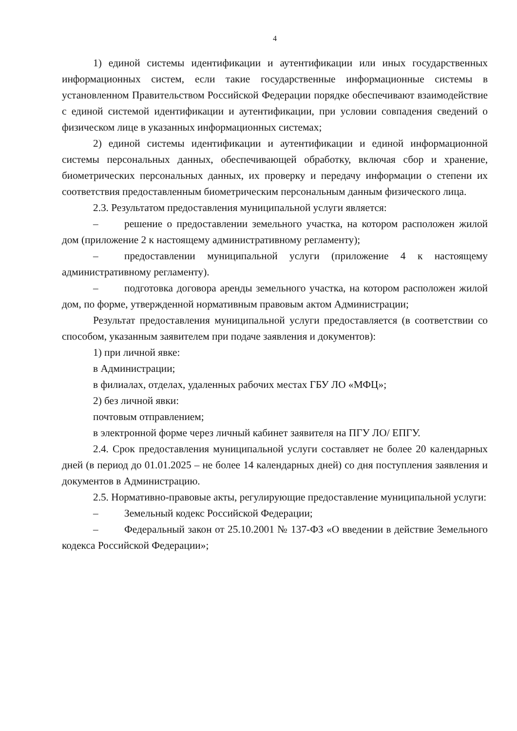4
1) единой системы идентификации и аутентификации или иных государственных информационных систем, если такие государственные информационные системы в установленном Правительством Российской Федерации порядке обеспечивают взаимодействие с единой системой идентификации и аутентификации, при условии совпадения сведений о физическом лице в указанных информационных системах;
2) единой системы идентификации и аутентификации и единой информационной системы персональных данных, обеспечивающей обработку, включая сбор и хранение, биометрических персональных данных, их проверку и передачу информации о степени их соответствия предоставленным биометрическим персональным данным физического лица.
2.3. Результатом предоставления муниципальной услуги является:
– решение о предоставлении земельного участка, на котором расположен жилой дом (приложение 2 к настоящему административному регламенту);
– предоставлении муниципальной услуги (приложение 4 к настоящему административному регламенту).
– подготовка договора аренды земельного участка, на котором расположен жилой дом, по форме, утвержденной нормативным правовым актом Администрации;
Результат предоставления муниципальной услуги предоставляется (в соответствии со способом, указанным заявителем при подаче заявления и документов):
1) при личной явке:
в Администрации;
в филиалах, отделах, удаленных рабочих местах ГБУ ЛО «МФЦ»;
2) без личной явки:
почтовым отправлением;
в электронной форме через личный кабинет заявителя на ПГУ ЛО/ ЕПГУ.
2.4. Срок предоставления муниципальной услуги составляет не более 20 календарных дней (в период до 01.01.2025 – не более 14 календарных дней) со дня поступления заявления и документов в Администрацию.
2.5. Нормативно-правовые акты, регулирующие предоставление муниципальной услуги:
– Земельный кодекс Российской Федерации;
– Федеральный закон от 25.10.2001 № 137-ФЗ «О введении в действие Земельного кодекса Российской Федерации»;